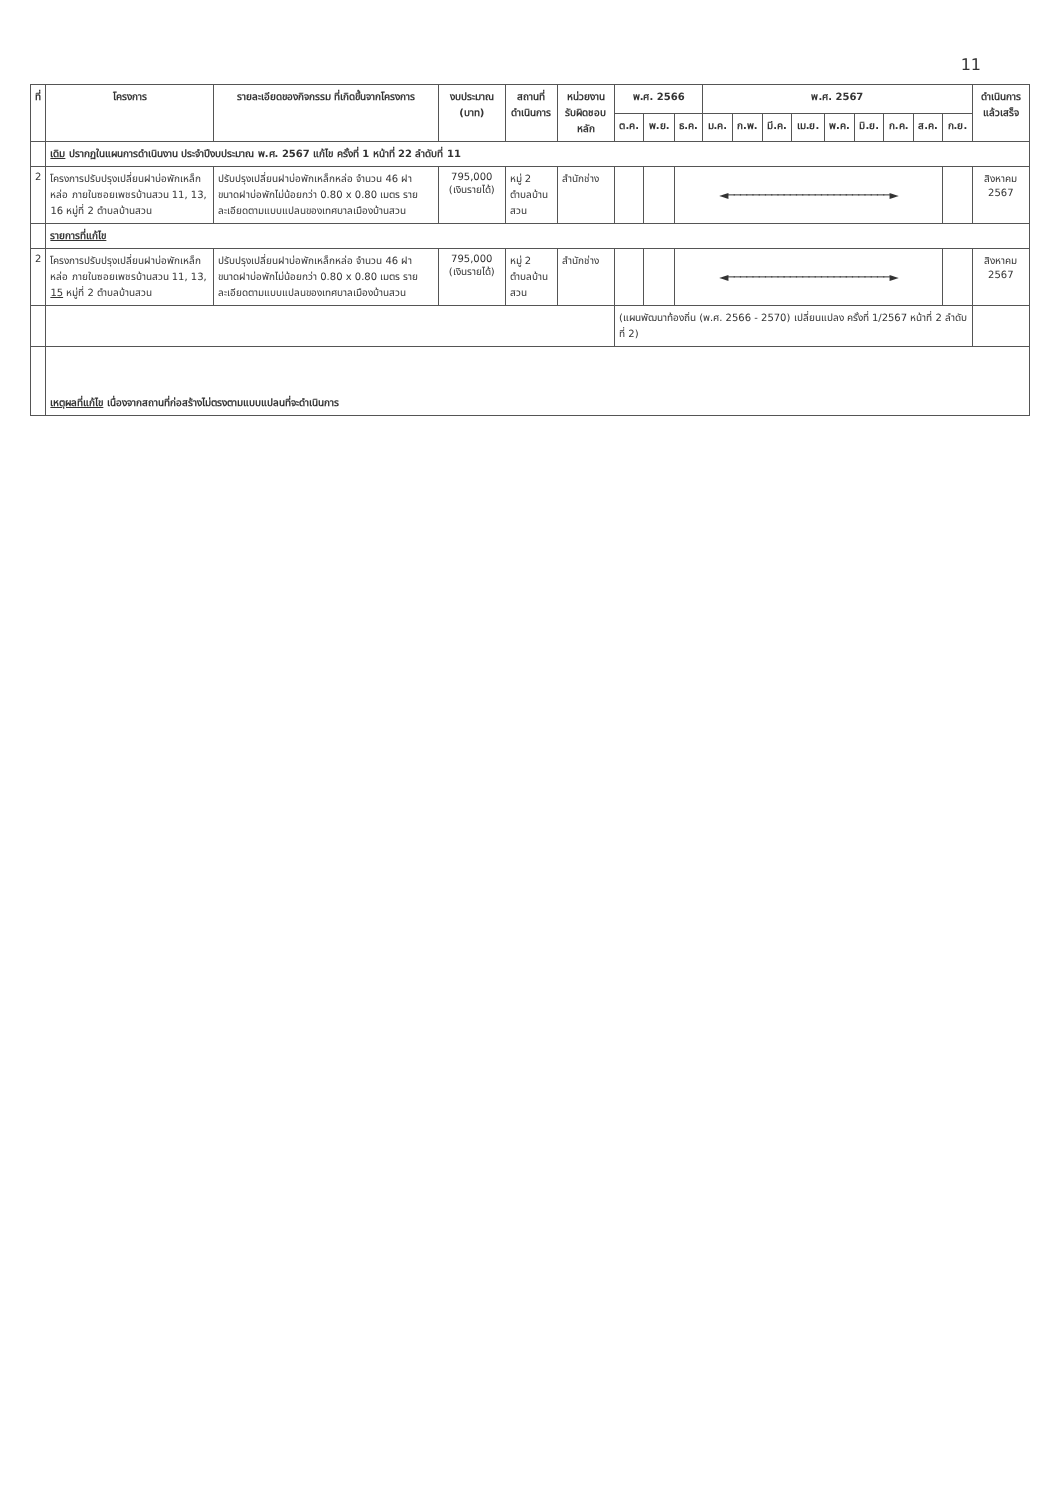11
| ที่ | โครงการ | รายละเอียดของกิจกรรม ที่เกิดขึ้นจากโครงการ | งบประมาณ (บาท) | สถานที่ ดำเนินการ | หน่วยงาน รับผิดชอบหลัก | พ.ศ. 2566 | | | พ.ศ. 2567 | | | | | | | | | ดำเนินการ แล้วเสร็จ |
| --- | --- | --- | --- | --- | --- | --- | --- | --- | --- | --- | --- | --- | --- | --- | --- | --- | --- | --- |
| | | | | | | ต.ค. | พ.ย. | ธ.ค. | ม.ค. | ก.พ. | มี.ค. | เม.ย. | พ.ค. | มิ.ย. | ก.ค. | ส.ค. | ก.ย. | |
| | เดิม ปรากฏในแผนการดำเนินงาน ประจำปีงบประมาณ พ.ศ. 2567 แก้ไข ครั้งที่ 1 หน้าที่ 22 ลำดับที่ 11 | | | | | | | | | | | | | | | | | |
| 2 | โครงการปรับปรุงเปลี่ยนฝาบ่อพักเหล็กหล่อ ภายในซอยเพชรบ้านสวน 11, 13, 16 หมู่ที่ 2 ตำบลบ้านสวน | ปรับปรุงเปลี่ยนฝาบ่อพักเหล็กหล่อ จำนวน 46 ฝา ขนาดฝาบ่อพักไม่น้อยกว่า 0.80 x 0.80 เมตร รายละเอียดตามแบบแปลนของเทศบาลเมืองบ้านสวน | 795,000 (เงินรายได้) | หมู่ 2 ตำบลบ้านสวน | สำนักช่าง | | | ◄──────────────────────────► | | | | | | | | | | สิงหาคม 2567 |
| | รายการที่แก้ไข | | | | | | | | | | | | | | | | | |
| 2 | โครงการปรับปรุงเปลี่ยนฝาบ่อพักเหล็กหล่อ ภายในซอยเพชรบ้านสวน 11, 13, 15 หมู่ที่ 2 ตำบลบ้านสวน | ปรับปรุงเปลี่ยนฝาบ่อพักเหล็กหล่อ จำนวน 46 ฝา ขนาดฝาบ่อพักไม่น้อยกว่า 0.80 x 0.80 เมตร รายละเอียดตามแบบแปลนของเทศบาลเมืองบ้านสวน | 795,000 (เงินรายได้) | หมู่ 2 ตำบลบ้านสวน | สำนักช่าง | | | ◄──────────────────────────► | | | | | | | | | | สิงหาคม 2567 |
| | | | | | | (แผนพัฒนาท้องถิ่น (พ.ศ. 2566 - 2570) เปลี่ยนแปลง ครั้งที่ 1/2567 หน้าที่ 2 ลำดับที่ 2) | | | | | | | | | | | | |
| | เหตุผลที่แก้ไข เนื่องจากสถานที่ก่อสร้างไม่ตรงตามแบบแปลนที่จะดำเนินการ | | | | | | | | | | | | | | | | | |